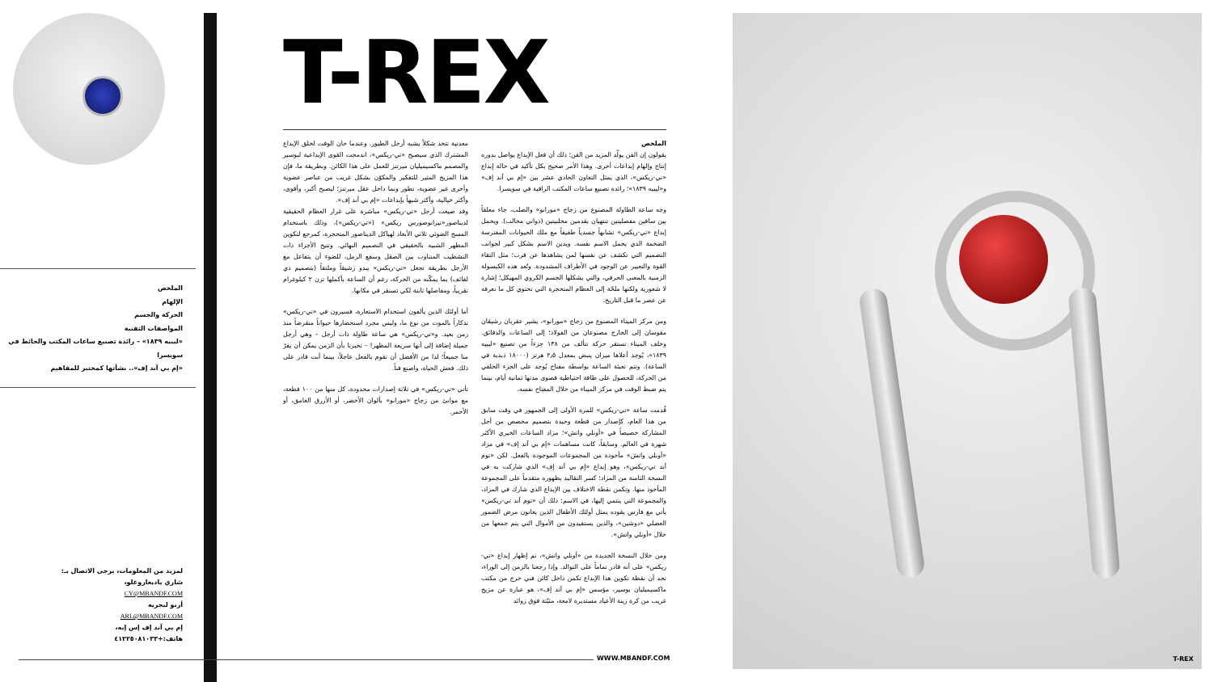الملخص
الإلهام
الحركة والجسم
المواصفات التقنية
«ليبيه ١٨٣٩» – رائدة تصنيع ساعات المكتب والحائط في سويسرا
«إم بي آند إف».. نشأتها كمختبر للمفاهيم
لمزيد من المعلومات، يرجى الاتصال بـ:
شاري يادیغاروغلو،
CY@MBANDF.COM
أرنو ليجريه
ARL@MBANDF.COM
إم بي آند إف إس إيه،
هاتف:+٤١٢٢٥٠٨١٠٣٣
T-REX
الملخص
يقولون إن الفن يولّد المزيد من الفن؛ ذلك أن فعل الإبداع يواصل بدوره إنتاج وإلهام إبداعات أخرى. وهذا الأمر صحيح بكل تأكيد في حالة إبداع «تي-ريكس»، الذي يمثل التعاون الحادي عشر بين «إم بي آند إف» و«ليبيه ١٨٣٩»؛ رائدة تصنيع ساعات المكتب الراقية في سويسرا.
وجه ساعة الطاولة المصنوع من زجاج «مورانو» والصلب، جاء معلقاً بين ساقين مفصليتين تنتهيان بقدمين مخلبيتين (ذواتي مخالب). ويحمل إبداع «تي-ريكس» تشابهاً جسدياً طفيفاً مع ملك الحيوانات المفترسة الضخمة الذي يحمل الاسم نفسه. ويدين الاسم بشكل كبير لجوانب التصميم التي تكشف عن نفسها لمن يشاهدها عن قرب؛ مثل التقاء القوة والتعبير عن الوجود في الأطراف المشدودة. وتُعد هذه الكبسولة الزمنية بالمعنى الحرفي، والتي يشكلها الجسم الكروي المهيكل؛ إشارة لا شعورية ولكنها ملحّة إلى العظام المتحجرة التي تحتوي كل ما نعرفه عن عصر ما قبل التاريخ.
ومن مركز الميناء المصنوع من زجاج «مورانو»، يشير عقربان رشيقان مقوسان إلى الخارج مصنوعان من الفولاذ؛ إلى الساعات والدقائق. وخلف الميناء تستقر حركة تتألف من ١٣٨ جزءاً من تصنيع «ليبيه ١٨٣٩»، يُوجد أعلاها ميزان ينبض بمعدل ٢٫٥ هرتز (١٨٠٠٠ ذبذبة في الساعة). وتتم تعبئة الساعة بواسطة مفتاح يُوجد على الجزء الخلفي من الحركة، للحصول على طاقة احتياطية قصوى مدتها ثمانية أيام، بينما يتم ضبط الوقت في مركز الميناء من خلال المفتاح نفسه.
قُدمت ساعة «تي-ريكس» للمرة الأولى إلى الجمهور في وقت سابق من هذا العام، كإصدار من قطعة وحيدة بتصميم مخصص من أجل المشاركة خصيصاً في «أونلي واتش»؛ مزاد الساعات الخيري الأكثر شهرة في العالم. وسابقاً، كانت مساهمات «إم بي آند إف» في مزاد «أونلي واتش» مأخوذة من المجموعات الموجودة بالفعل. لكن «توم آند تي-ريكس»، وهو إبداع «إم بي آند إف» الذي شاركت به في النسخة الثامنة من المزاد؛ كسر التقاليد بظهوره متقدماً على المجموعة المأخوذ منها. وتكمن نقطة الاختلاف بين الإبداع الذي شارك في المزاد، والمجموعة التي ينتمي إليها، في الاسم: ذلك أن «توم آند تي-ريكس» يأتي مع فارس يقوده يمثل أولئك الأطفال الذين يعانون مرض الضمور العضلي «دوشين»، والذين يستفيدون من الأموال التي يتم جمعها من خلال «أونلي واتش».
ومن خلال النسخة الجديدة من «أونلي واتش»، تم إظهار إبداع «تي-ريكس» على أنه قادر تماماً على التوالد. وإذا رجعنا بالزمن إلى الوراء، نجد أن نقطة تكوين هذا الإبداع تكمن داخل كائن فني خرج من مكتب ماكسيميليان بوسير، مؤسس «إم بي آند إف»، هو عبارة عن مزيج غريب من كرة زينة الأعياد مستديرة لامعة، مثبّتة فوق زوائد
معدنية تتخذ شكلاً يشبه أرجل الطيور. وعندما حان الوقت لخلق الإبداع المشترك الذي سيصبح «تي-ريكس»، اندمجت القوى الإبداعية لبوسير والمصمم ماكسيميليان ميرتنز للعمل على هذا الكائن. وبطريقة ما، فإن هذا المزيج المثير للتفكير والمكوّن بشكل غريب من عناصر عضوية وأخرى غير عضوية، تطور ونما داخل عقل ميرتنز؛ ليصبح أكبر، وأقوى، وأكثر خيالية، وأكثر شبهاً بإبداعات «إم بي آند إف».
وقد صيغت أرجل «تي-ريكس» مباشرة على غرار العظام الحقيقية لديناصور«تيرانوصورس ريكس» («تي-ريكس»)، وذلك باستخدام المسح الضوئي ثلاثي الأبعاد لهياكل الديناصور المتحجرة، كمرجع لتكوين المظهر الشبيه بالحقيقي في التصميم النهائي. وتتيح الأجزاء ذات التشطيب المتناوب بين الصقل وسفع الرمل، للضوء أن يتفاعل مع الأرجل بطريقة تجعل «تي-ريكس» يبدو رشيقاً وملتفاً (بتصميم ذي لفائف) بما يمكّنه من الحركة، رغم أن الساعة بأكملها تزن ٢ كيلوغرام تقريباً، ومفاصلها ثابتة لكي تستقر في مكانها.
أما أولئك الذين يألفون استخدام الاستعارة، فسيرون في «تي-ريكس» تذكاراً بالموت من نوع ما، وليس مجرد استحضارها حيواناً منقرضاً منذ زمن بعيد. و«تي-ريكس» هي ساعة طاولة ذات أرجل – وهي أرجل جميلة إضافة إلى أنها سريعة المظهر! – تخبرنا بأن الزمن يمكن أن يفرّ منا جميعاً؛ لذا من الأفضل أن تقوم بالفعل عاجلاً، بينما أنت قادر على ذلك. فعش الحياة، واصنع فناً.
تأتي «تي-ريكس» في ثلاثة إصدارات محدودة، كل منها من ١٠٠ قطعة، مع موانئ من زجاج «مورانو» بألوان الأخضر، أو الأزرق الغامق، أو الأحمر.
WWW.MBANDF.COM
T-REX